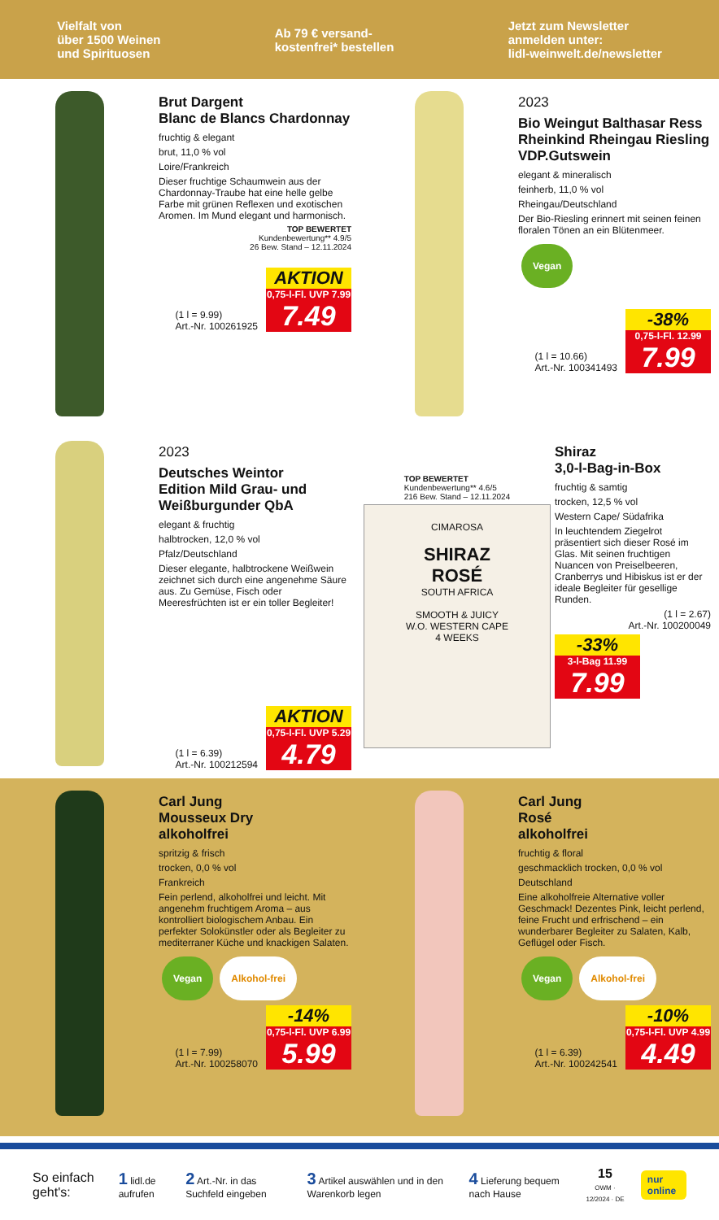Vielfalt von
über 1500 Weinen
und Spirituosen
Ab 79 € versand-
kostenfrei* bestellen
Jetzt zum Newsletter
anmelden unter:
lidl-weinwelt.de/newsletter
Brut Dargent
Blanc de Blancs Chardonnay
fruchtig & elegant
brut, 11,0 % vol
Loire/Frankreich
Dieser fruchtige Schaumwein aus der Chardonnay-Traube hat eine helle gelbe Farbe mit grünen Reflexen und exotischen Aromen. Im Mund elegant und harmonisch.
TOP BEWERTET
Kundenbewertung** 4.9/5
26 Bew. Stand – 12.11.2024
(1 l = 9.99)
Art.-Nr. 100261925
AKTION
0,75-l-Fl. UVP 7.99
7.49
2023
Bio Weingut Balthasar Ress
Rheinkind Rheingau Riesling
VDP.Gutswein
elegant & mineralisch
feinherb, 11,0 % vol
Rheingau/Deutschland
Der Bio-Riesling erinnert mit seinen feinen floralen Tönen an ein Blütenmeer.
Vegan
(1 l = 10.66)
Art.-Nr. 100341493
-38%
0,75-l-Fl. 12.99
7.99
2023
Deutsches Weintor
Edition Mild Grau- und
Weißburgunder QbA
elegant & fruchtig
halbtrocken, 12,0 % vol
Pfalz/Deutschland
Dieser elegante, halbtrockene Weißwein zeichnet sich durch eine angenehme Säure aus. Zu Gemüse, Fisch oder Meeresfrüchten ist er ein toller Begleiter!
(1 l = 6.39)
Art.-Nr. 100212594
AKTION
0,75-l-Fl. UVP 5.29
4.79
TOP BEWERTET
Kundenbewertung** 4.6/5
216 Bew. Stand – 12.11.2024
CIMAROSA
SHIRAZ
ROSÉ
SOUTH AFRICA
SMOOTH & JUICY
W.O. WESTERN CAPE
4 WEEKS
Shiraz
3,0-l-Bag-in-Box
fruchtig & samtig
trocken, 12,5 % vol
Western Cape/ Südafrika
In leuchtendem Ziegelrot präsentiert sich dieser Rosé im Glas. Mit seinen fruchtigen Nuancen von Preiselbeeren, Cranberrys und Hibiskus ist er der ideale Begleiter für gesellige Runden.
(1 l = 2.67)
Art.-Nr. 100200049
-33%
3-l-Bag 11.99
7.99
Carl Jung
Mousseux Dry
alkoholfrei
spritzig & frisch
trocken, 0,0 % vol
Frankreich
Fein perlend, alkoholfrei und leicht. Mit angenehm fruchtigem Aroma – aus kontrolliert biologischem Anbau. Ein perfekter Solokünstler oder als Begleiter zu mediterraner Küche und knackigen Salaten.
Vegan Alkohol-frei
(1 l = 7.99)
Art.-Nr. 100258070
-14%
0,75-l-Fl. UVP 6.99
5.99
Carl Jung
Rosé
alkoholfrei
fruchtig & floral
geschmacklich trocken, 0,0 % vol
Deutschland
Eine alkoholfreie Alternative voller Geschmack! Dezentes Pink, leicht perlend, feine Frucht und erfrischend – ein wunderbarer Begleiter zu Salaten, Kalb, Geflügel oder Fisch.
Vegan Alkohol-frei
(1 l = 6.39)
Art.-Nr. 100242541
-10%
0,75-l-Fl. UVP 4.99
4.49
So einfach geht's: 1 lidl.de aufrufen 2 Art.-Nr. in das Suchfeld eingeben 3 Artikel auswählen und in den Warenkorb legen 4 Lieferung bequem nach Hause 15
OWM · 12/2024 · DE nur online